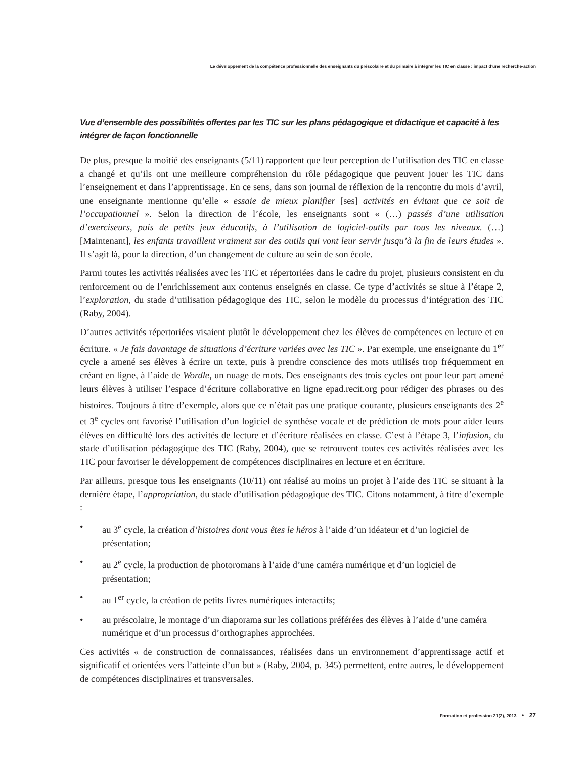Le développement de la compétence professionnelle des enseignants du préscolaire et du primaire à intégrer les TIC en classe : impact d’une recherche-action
Vue d’ensemble des possibilités offertes par les TIC sur les plans pédagogique et didactique et capacité à les intégrer de façon fonctionnelle
De plus, presque la moitié des enseignants (5/11) rapportent que leur perception de l’utilisation des TIC en classe a changé et qu’ils ont une meilleure compréhension du rôle pédagogique que peuvent jouer les TIC dans l’enseignement et dans l’apprentissage. En ce sens, dans son journal de réflexion de la rencontre du mois d’avril, une enseignante mentionne qu’elle « essaie de mieux planifier [ses] activités en évitant que ce soit de l’occupationnel ». Selon la direction de l’école, les enseignants sont « (…) passés d’une utilisation d’exerciseurs, puis de petits jeux éducatifs, à l’utilisation de logiciel-outils par tous les niveaux. (…) [Maintenant], les enfants travaillent vraiment sur des outils qui vont leur servir jusqu’à la fin de leurs études ». Il s’agit là, pour la direction, d’un changement de culture au sein de son école.
Parmi toutes les activités réalisées avec les TIC et répertoriées dans le cadre du projet, plusieurs consistent en du renforcement ou de l’enrichissement aux contenus enseignés en classe. Ce type d’activités se situe à l’étape 2, l’exploration, du stade d’utilisation pédagogique des TIC, selon le modèle du processus d’intégration des TIC (Raby, 2004).
D’autres activités répertoriées visaient plutôt le développement chez les élèves de compétences en lecture et en écriture. « Je fais davantage de situations d’écriture variées avec les TIC ». Par exemple, une enseignante du 1<sup>er</sup> cycle a amené ses élèves à écrire un texte, puis à prendre conscience des mots utilisés trop fréquemment en créant en ligne, à l’aide de Wordle, un nuage de mots. Des enseignants des trois cycles ont pour leur part amené leurs élèves à utiliser l’espace d’écriture collaborative en ligne epad.recit.org pour rédiger des phrases ou des histoires. Toujours à titre d’exemple, alors que ce n’était pas une pratique courante, plusieurs enseignants des 2<sup>e</sup> et 3<sup>e</sup> cycles ont favorisé l’utilisation d’un logiciel de synthèse vocale et de prédiction de mots pour aider leurs élèves en difficulté lors des activités de lecture et d’écriture réalisées en classe. C’est à l’étape 3, l’infusion, du stade d’utilisation pédagogique des TIC (Raby, 2004), que se retrouvent toutes ces activités réalisées avec les TIC pour favoriser le développement de compétences disciplinaires en lecture et en écriture.
Par ailleurs, presque tous les enseignants (10/11) ont réalisé au moins un projet à l’aide des TIC se situant à la dernière étape, l’appropriation, du stade d’utilisation pédagogique des TIC. Citons notamment, à titre d’exemple :
• au 3<sup>e</sup> cycle, la création d’histoires dont vous êtes le héros à l’aide d’un idéateur et d’un logiciel de présentation;
• au 2<sup>e</sup> cycle, la production de photoromans à l’aide d’une caméra numérique et d’un logiciel de présentation;
• au 1<sup>er</sup> cycle, la création de petits livres numériques interactifs;
• au préscolaire, le montage d’un diaporama sur les collations préférées des élèves à l’aide d’une caméra numérique et d’un processus d’orthographes approchées.
Ces activités « de construction de connaissances, réalisées dans un environnement d’apprentissage actif et significatif et orientées vers l’atteinte d’un but » (Raby, 2004, p. 345) permettent, entre autres, le développement de compétences disciplinaires et transversales.
Formation et profession 21(2), 2013 • 27